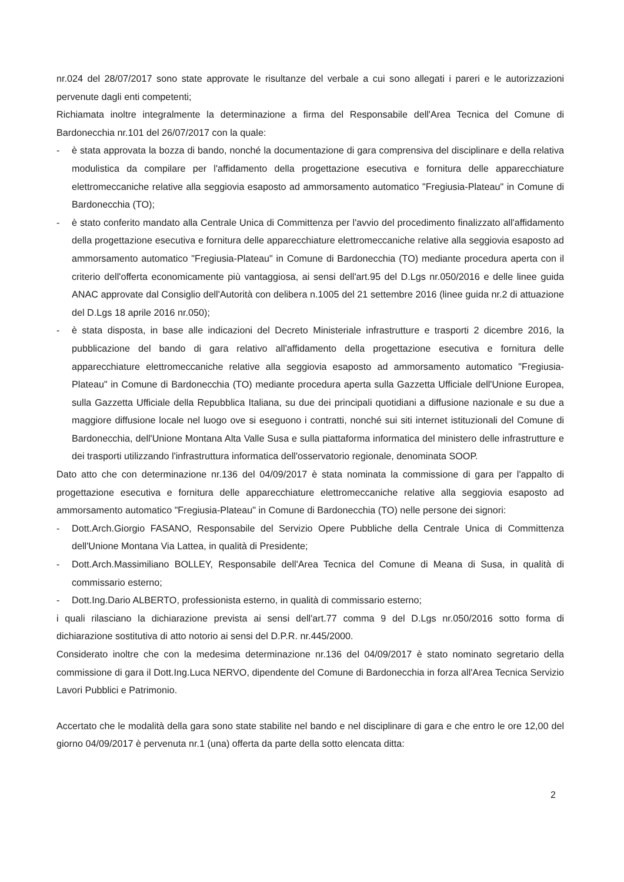nr.024 del 28/07/2017 sono state approvate le risultanze del verbale a cui sono allegati i pareri e le autorizzazioni pervenute dagli enti competenti;
Richiamata inoltre integralmente la determinazione a firma del Responsabile dell'Area Tecnica del Comune di Bardonecchia nr.101 del 26/07/2017 con la quale:
- è stata approvata la bozza di bando, nonché la documentazione di gara comprensiva del disciplinare e della relativa modulistica da compilare per l'affidamento della progettazione esecutiva e fornitura delle apparecchiature elettromeccaniche relative alla seggiovia esaposto ad ammorsamento automatico "Fregiusia-Plateau" in Comune di Bardonecchia (TO);
- è stato conferito mandato alla Centrale Unica di Committenza per l'avvio del procedimento finalizzato all'affidamento della progettazione esecutiva e fornitura delle apparecchiature elettromeccaniche relative alla seggiovia esaposto ad ammorsamento automatico "Fregiusia-Plateau" in Comune di Bardonecchia (TO) mediante procedura aperta con il criterio dell'offerta economicamente più vantaggiosa, ai sensi dell'art.95 del D.Lgs nr.050/2016 e delle linee guida ANAC approvate dal Consiglio dell'Autorità con delibera n.1005 del 21 settembre 2016 (linee guida nr.2 di attuazione del D.Lgs 18 aprile 2016 nr.050);
- è stata disposta, in base alle indicazioni del Decreto Ministeriale infrastrutture e trasporti 2 dicembre 2016, la pubblicazione del bando di gara relativo all'affidamento della progettazione esecutiva e fornitura delle apparecchiature elettromeccaniche relative alla seggiovia esaposto ad ammorsamento automatico "Fregiusia-Plateau" in Comune di Bardonecchia (TO) mediante procedura aperta sulla Gazzetta Ufficiale dell'Unione Europea, sulla Gazzetta Ufficiale della Repubblica Italiana, su due dei principali quotidiani a diffusione nazionale e su due a maggiore diffusione locale nel luogo ove si eseguono i contratti, nonché sui siti internet istituzionali del Comune di Bardonecchia, dell'Unione Montana Alta Valle Susa e sulla piattaforma informatica del ministero delle infrastrutture e dei trasporti utilizzando l'infrastruttura informatica dell'osservatorio regionale, denominata SOOP.
Dato atto che con determinazione nr.136 del 04/09/2017 è stata nominata la commissione di gara per l'appalto di progettazione esecutiva e fornitura delle apparecchiature elettromeccaniche relative alla seggiovia esaposto ad ammorsamento automatico "Fregiusia-Plateau" in Comune di Bardonecchia (TO) nelle persone dei signori:
- Dott.Arch.Giorgio FASANO, Responsabile del Servizio Opere Pubbliche della Centrale Unica di Committenza dell'Unione Montana Via Lattea, in qualità di Presidente;
- Dott.Arch.Massimiliano BOLLEY, Responsabile dell'Area Tecnica del Comune di Meana di Susa, in qualità di commissario esterno;
- Dott.Ing.Dario ALBERTO, professionista esterno, in qualità di commissario esterno;
i quali rilasciano la dichiarazione prevista ai sensi dell'art.77 comma 9 del D.Lgs nr.050/2016 sotto forma di dichiarazione sostitutiva di atto notorio ai sensi del D.P.R. nr.445/2000.
Considerato inoltre che con la medesima determinazione nr.136 del 04/09/2017 è stato nominato segretario della commissione di gara il Dott.Ing.Luca NERVO, dipendente del Comune di Bardonecchia in forza all'Area Tecnica Servizio Lavori Pubblici e Patrimonio.
Accertato che le modalità della gara sono state stabilite nel bando e nel disciplinare di gara e che entro le ore 12,00 del giorno 04/09/2017 è pervenuta nr.1 (una) offerta da parte della sotto elencata ditta:
2